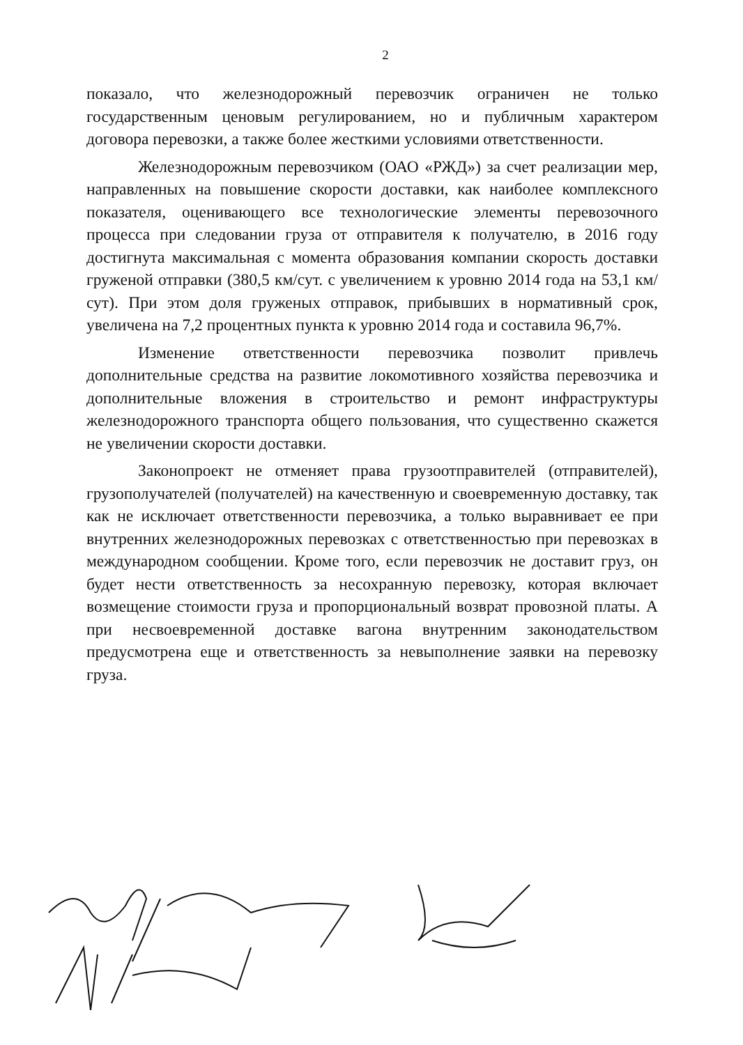2
показало, что железнодорожный перевозчик ограничен не только государственным ценовым регулированием, но и публичным характером договора перевозки, а также более жесткими условиями ответственности.
Железнодорожным перевозчиком (ОАО «РЖД») за счет реализации мер, направленных на повышение скорости доставки, как наиболее комплексного показателя, оценивающего все технологические элементы перевозочного процесса при следовании груза от отправителя к получателю, в 2016 году достигнута максимальная с момента образования компании скорость доставки груженой отправки (380,5 км/сут. с увеличением к уровню 2014 года на 53,1 км/сут). При этом доля груженых отправок, прибывших в нормативный срок, увеличена на 7,2 процентных пункта к уровню 2014 года и составила 96,7%.
Изменение ответственности перевозчика позволит привлечь дополнительные средства на развитие локомотивного хозяйства перевозчика и дополнительные вложения в строительство и ремонт инфраструктуры железнодорожного транспорта общего пользования, что существенно скажется не увеличении скорости доставки.
Законопроект не отменяет права грузоотправителей (отправителей), грузополучателей (получателей) на качественную и своевременную доставку, так как не исключает ответственности перевозчика, а только выравнивает ее при внутренних железнодорожных перевозках с ответственностью при перевозках в международном сообщении. Кроме того, если перевозчик не доставит груз, он будет нести ответственность за несохранную перевозку, которая включает возмещение стоимости груза и пропорциональный возврат провозной платы. А при несвоевременной доставке вагона внутренним законодательством предусмотрена еще и ответственность за невыполнение заявки на перевозку груза.